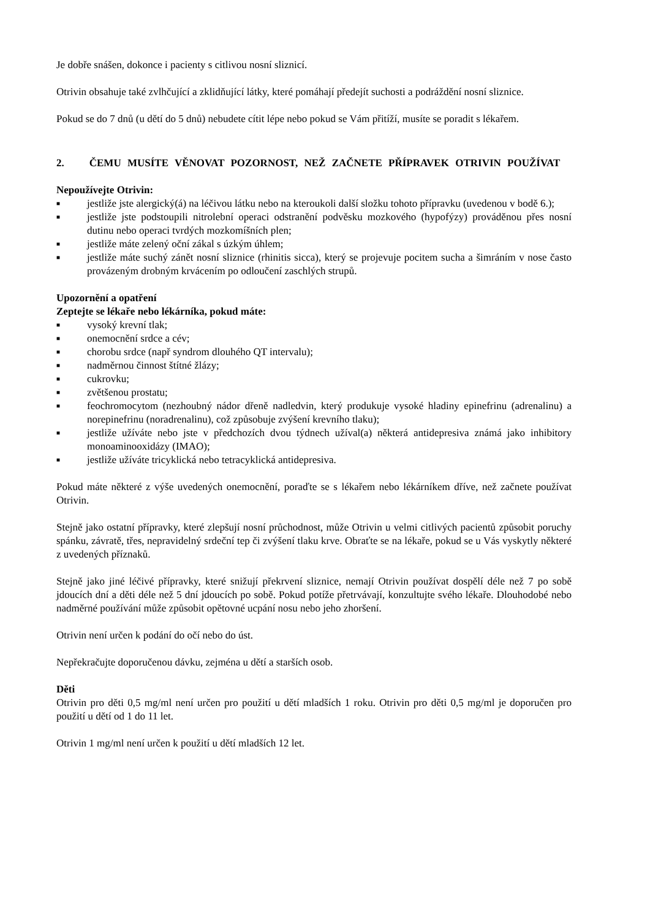Je dobře snášen, dokonce i pacienty s citlivou nosní sliznicí.
Otrivin obsahuje také zvlhčující a zklidňující látky, které pomáhají předejít suchosti a podráždění nosní sliznice.
Pokud se do 7 dnů (u dětí do 5 dnů) nebudete cítit lépe nebo pokud se Vám přitíží, musíte se poradit s lékařem.
2. ČEMU MUSÍTE VĚNOVAT POZORNOST, NEŽ ZAČNETE PŘÍPRAVEK OTRIVIN POUŽÍVAT
Nepoužívejte Otrivin:
■ jestliže jste alergický(á) na léčivou látku nebo na kteroukoli další složku tohoto přípravku (uvedenou v bodě 6.);
■ jestliže jste podstoupili nitrolební operaci odstranění podvěsku mozkového (hypofýzy) prováděnou přes nosní dutinu nebo operaci tvrdých mozkomíšních plen;
■ jestliže máte zelený oční zákal s úzkým úhlem;
■ jestliže máte suchý zánět nosní sliznice (rhinitis sicca), který se projevuje pocitem sucha a šimráním v nose často provázeným drobným krvácením po odloučení zaschlých strupů.
Upozornění a opatření
Zeptejte se lékaře nebo lékárníka, pokud máte:
■ vysoký krevní tlak;
■ onemocnění srdce a cév;
■ chorobu srdce (např syndrom dlouhého QT intervalu);
■ nadměrnou činnost štítné žlázy;
■ cukrovku;
■ zvětšenou prostatu;
■ feochromocytom (nezhoubný nádor dřeně nadledvin, který produkuje vysoké hladiny epinefrinu (adrenalinu) a norepinefrinu (noradrenalinu), což způsobuje zvýšení krevního tlaku);
■ jestliže užíváte nebo jste v předchozích dvou týdnech užíval(a) některá antidepresiva známá jako inhibitory monoaminooxidázy (IMAO);
■ jestliže užíváte tricyklická nebo tetracyklická antidepresiva.
Pokud máte některé z výše uvedených onemocnění, poraďte se s lékařem nebo lékárníkem dříve, než začnete používat Otrivin.
Stejně jako ostatní přípravky, které zlepšují nosní průchodnost, může Otrivin u velmi citlivých pacientů způsobit poruchy spánku, závratě, třes, nepravidelný srdeční tep či zvýšení tlaku krve. Obraťte se na lékaře, pokud se u Vás vyskytly některé z uvedených příznaků.
Stejně jako jiné léčivé přípravky, které snižují překrvení sliznice, nemají Otrivin používat dospělí déle než 7 po sobě jdoucích dní a děti déle než 5 dní jdoucích po sobě. Pokud potíže přetrvávají, konzultujte svého lékaře. Dlouhodobé nebo nadměrné používání může způsobit opětovné ucpání nosu nebo jeho zhoršení.
Otrivin není určen k podání do očí nebo do úst.
Nepřekračujte doporučenou dávku, zejména u dětí a starších osob.
Děti
Otrivin pro děti 0,5 mg/ml není určen pro použití u dětí mladších 1 roku. Otrivin pro děti 0,5 mg/ml je doporučen pro použití u dětí od 1 do 11 let.
Otrivin 1 mg/ml není určen k použití u dětí mladších 12 let.